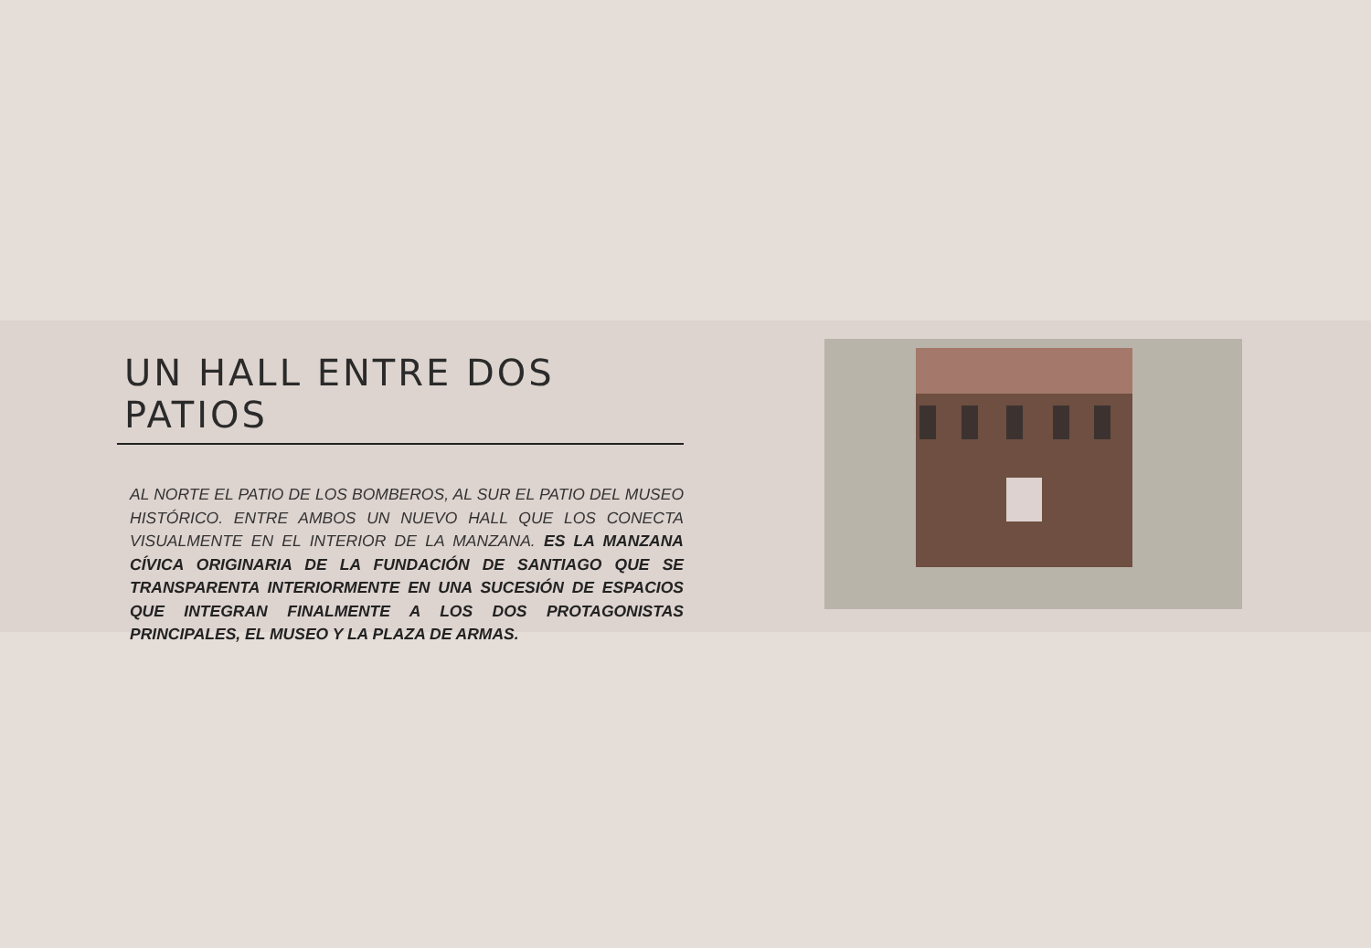UN HALL ENTRE DOS PATIOS
AL NORTE EL PATIO DE LOS BOMBEROS, AL SUR EL PATIO DEL MUSEO HISTÓRICO. ENTRE AMBOS UN NUEVO HALL QUE LOS CONECTA VISUALMENTE EN EL INTERIOR DE LA MANZANA. ES LA MANZANA CÍVICA ORIGINARIA DE LA FUNDACIÓN DE SANTIAGO QUE SE TRANSPARENTA INTERIORMENTE EN UNA SUCESIÓN DE ESPACIOS QUE INTEGRAN FINALMENTE A LOS DOS PROTAGONISTAS PRINCIPALES, EL MUSEO Y LA PLAZA DE ARMAS.